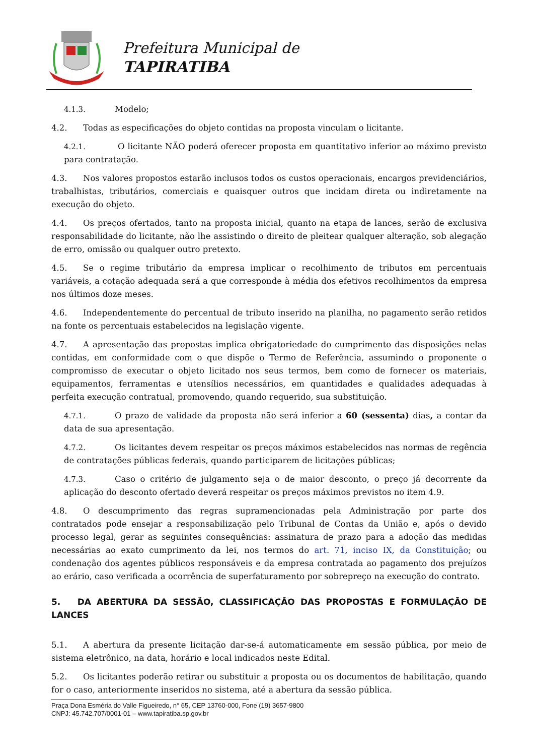Prefeitura Municipal de
TAPIRATIBA
4.1.3. Modelo;
4.2. Todas as especificações do objeto contidas na proposta vinculam o licitante.
4.2.1. O licitante NÃO poderá oferecer proposta em quantitativo inferior ao máximo previsto para contratação.
4.3. Nos valores propostos estarão inclusos todos os custos operacionais, encargos previdenciários, trabalhistas, tributários, comerciais e quaisquer outros que incidam direta ou indiretamente na execução do objeto.
4.4. Os preços ofertados, tanto na proposta inicial, quanto na etapa de lances, serão de exclusiva responsabilidade do licitante, não lhe assistindo o direito de pleitear qualquer alteração, sob alegação de erro, omissão ou qualquer outro pretexto.
4.5. Se o regime tributário da empresa implicar o recolhimento de tributos em percentuais variáveis, a cotação adequada será a que corresponde à média dos efetivos recolhimentos da empresa nos últimos doze meses.
4.6. Independentemente do percentual de tributo inserido na planilha, no pagamento serão retidos na fonte os percentuais estabelecidos na legislação vigente.
4.7. A apresentação das propostas implica obrigatoriedade do cumprimento das disposições nelas contidas, em conformidade com o que dispõe o Termo de Referência, assumindo o proponente o compromisso de executar o objeto licitado nos seus termos, bem como de fornecer os materiais, equipamentos, ferramentas e utensílios necessários, em quantidades e qualidades adequadas à perfeita execução contratual, promovendo, quando requerido, sua substituição.
4.7.1. O prazo de validade da proposta não será inferior a 60 (sessenta) dias, a contar da data de sua apresentação.
4.7.2. Os licitantes devem respeitar os preços máximos estabelecidos nas normas de regência de contratações públicas federais, quando participarem de licitações públicas;
4.7.3. Caso o critério de julgamento seja o de maior desconto, o preço já decorrente da aplicação do desconto ofertado deverá respeitar os preços máximos previstos no item 4.9.
4.8. O descumprimento das regras supramencionadas pela Administração por parte dos contratados pode ensejar a responsabilização pelo Tribunal de Contas da União e, após o devido processo legal, gerar as seguintes consequências: assinatura de prazo para a adoção das medidas necessárias ao exato cumprimento da lei, nos termos do art. 71, inciso IX, da Constituição; ou condenação dos agentes públicos responsáveis e da empresa contratada ao pagamento dos prejuízos ao erário, caso verificada a ocorrência de superfaturamento por sobrepreço na execução do contrato.
5. DA ABERTURA DA SESSÃO, CLASSIFICAÇÃO DAS PROPOSTAS E FORMULAÇÃO DE LANCES
5.1. A abertura da presente licitação dar-se-á automaticamente em sessão pública, por meio de sistema eletrônico, na data, horário e local indicados neste Edital.
5.2. Os licitantes poderão retirar ou substituir a proposta ou os documentos de habilitação, quando for o caso, anteriormente inseridos no sistema, até a abertura da sessão pública.
Praça Dona Esméria do Valle Figueiredo, n° 65, CEP 13760-000, Fone (19) 3657-9800
CNPJ: 45.742.707/0001-01 – www.tapiratiba.sp.gov.br